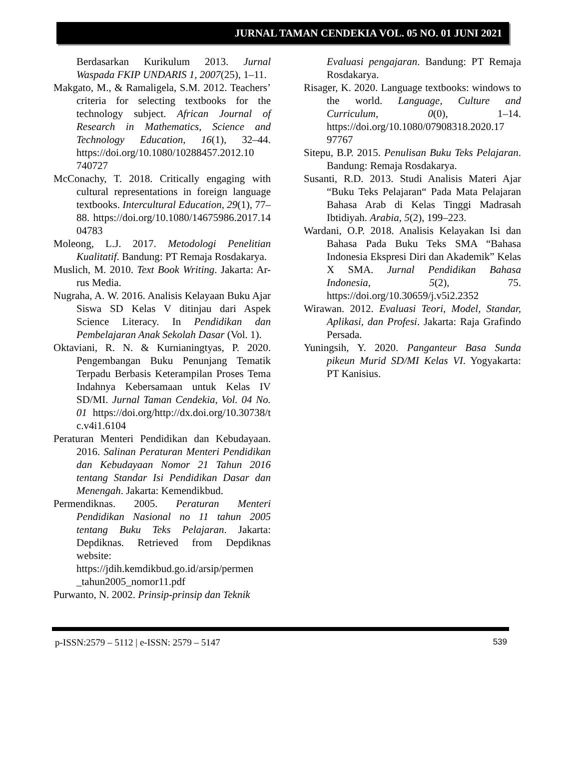JURNAL TAMAN CENDEKIA VOL. 05 NO. 01 JUNI 2021
Berdasarkan Kurikulum 2013. Jurnal Waspada FKIP UNDARIS 1, 2007(25), 1–11.
Makgato, M., & Ramaligela, S.M. 2012. Teachers’ criteria for selecting textbooks for the technology subject. African Journal of Research in Mathematics, Science and Technology Education, 16(1), 32–44. https://doi.org/10.1080/10288457.2012.10 740727
McConachy, T. 2018. Critically engaging with cultural representations in foreign language textbooks. Intercultural Education, 29(1), 77–88. https://doi.org/10.1080/14675986.2017.14 04783
Moleong, L.J. 2017. Metodologi Penelitian Kualitatif. Bandung: PT Remaja Rosdakarya.
Muslich, M. 2010. Text Book Writing. Jakarta: Ar-rus Media.
Nugraha, A. W. 2016. Analisis Kelayaan Buku Ajar Siswa SD Kelas V ditinjau dari Aspek Science Literacy. In Pendidikan dan Pembelajaran Anak Sekolah Dasar (Vol. 1).
Oktaviani, R. N. & Kurnianingtyas, P. 2020. Pengembangan Buku Penunjang Tematik Terpadu Berbasis Keterampilan Proses Tema Indahnya Kebersamaan untuk Kelas IV SD/MI. Jurnal Taman Cendekia, Vol. 04 No. 01 https://doi.org/http://dx.doi.org/10.30738/t c.v4i1.6104
Peraturan Menteri Pendidikan dan Kebudayaan. 2016. Salinan Peraturan Menteri Pendidikan dan Kebudayaan Nomor 21 Tahun 2016 tentang Standar Isi Pendidikan Dasar dan Menengah. Jakarta: Kemendikbud.
Permendiknas. 2005. Peraturan Menteri Pendidikan Nasional no 11 tahun 2005 tentang Buku Teks Pelajaran. Jakarta: Depdiknas. Retrieved from Depdiknas website: https://jdih.kemdikbud.go.id/arsip/permen _tahun2005_nomor11.pdf
Purwanto, N. 2002. Prinsip-prinsip dan Teknik
Evaluasi pengajaran. Bandung: PT Remaja Rosdakarya.
Risager, K. 2020. Language textbooks: windows to the world. Language, Culture and Curriculum, 0(0), 1–14. https://doi.org/10.1080/07908318.2020.17 97767
Sitepu, B.P. 2015. Penulisan Buku Teks Pelajaran. Bandung: Remaja Rosdakarya.
Susanti, R.D. 2013. Studi Analisis Materi Ajar “Buku Teks Pelajaran“ Pada Mata Pelajaran Bahasa Arab di Kelas Tinggi Madrasah Ibtidiyah. Arabia, 5(2), 199–223.
Wardani, O.P. 2018. Analisis Kelayakan Isi dan Bahasa Pada Buku Teks SMA “Bahasa Indonesia Ekspresi Diri dan Akademik” Kelas X SMA. Jurnal Pendidikan Bahasa Indonesia, 5(2), 75. https://doi.org/10.30659/j.v5i2.2352
Wirawan. 2012. Evaluasi Teori, Model, Standar, Aplikasi, dan Profesi. Jakarta: Raja Grafindo Persada.
Yuningsih, Y. 2020. Panganteur Basa Sunda pikeun Murid SD/MI Kelas VI. Yogyakarta: PT Kanisius.
p-ISSN:2579 – 5112 | e-ISSN: 2579 – 5147 539